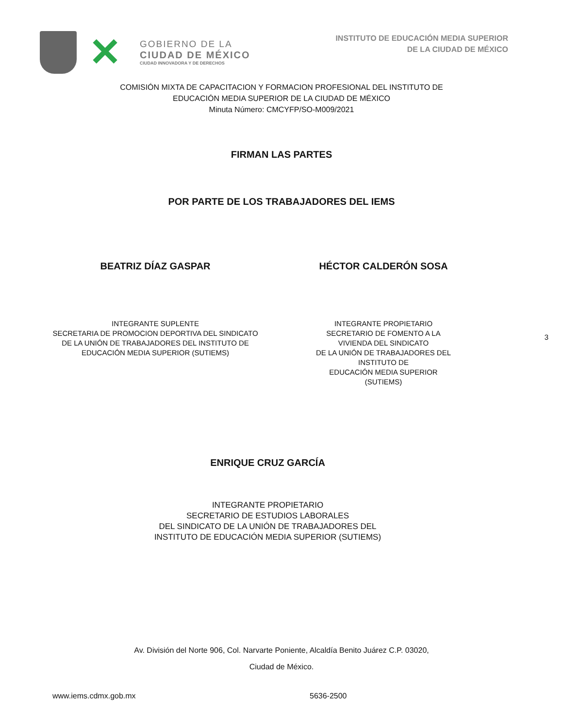✕
GOBIERNO DE LA
CIUDAD DE MÉXICO
CIUDAD INNOVADORA Y DE DERECHOS
INSTITUTO DE EDUCACIÓN MEDIA SUPERIOR
DE LA CIUDAD DE MÉXICO
COMISIÓN MIXTA DE CAPACITACION Y FORMACION PROFESIONAL DEL INSTITUTO DE
EDUCACIÓN MEDIA SUPERIOR DE LA CIUDAD DE MÉXICO
Minuta Número: CMCYFP/SO-M009/2021
FIRMAN LAS PARTES
POR PARTE DE LOS TRABAJADORES DEL IEMS
BEATRIZ DÍAZ GASPAR HÉCTOR CALDERÓN SOSA
INTEGRANTE SUPLENTE
SECRETARIA DE PROMOCION DEPORTIVA DEL SINDICATO
DE LA UNIÓN DE TRABAJADORES DEL INSTITUTO DE
EDUCACIÓN MEDIA SUPERIOR (SUTIEMS)
INTEGRANTE PROPIETARIO
SECRETARIO DE FOMENTO A LA VIVIENDA DEL SINDICATO
DE LA UNIÓN DE TRABAJADORES DEL INSTITUTO DE
EDUCACIÓN MEDIA SUPERIOR (SUTIEMS)
3
ENRIQUE CRUZ GARCÍA
INTEGRANTE PROPIETARIO
SECRETARIO DE ESTUDIOS LABORALES
DEL SINDICATO DE LA UNIÓN DE TRABAJADORES DEL
INSTITUTO DE EDUCACIÓN MEDIA SUPERIOR (SUTIEMS)
Av. División del Norte 906, Col. Narvarte Poniente, Alcaldía Benito Juárez C.P. 03020,
Ciudad de México.
www.iems.cdmx.gob.mx 5636-2500